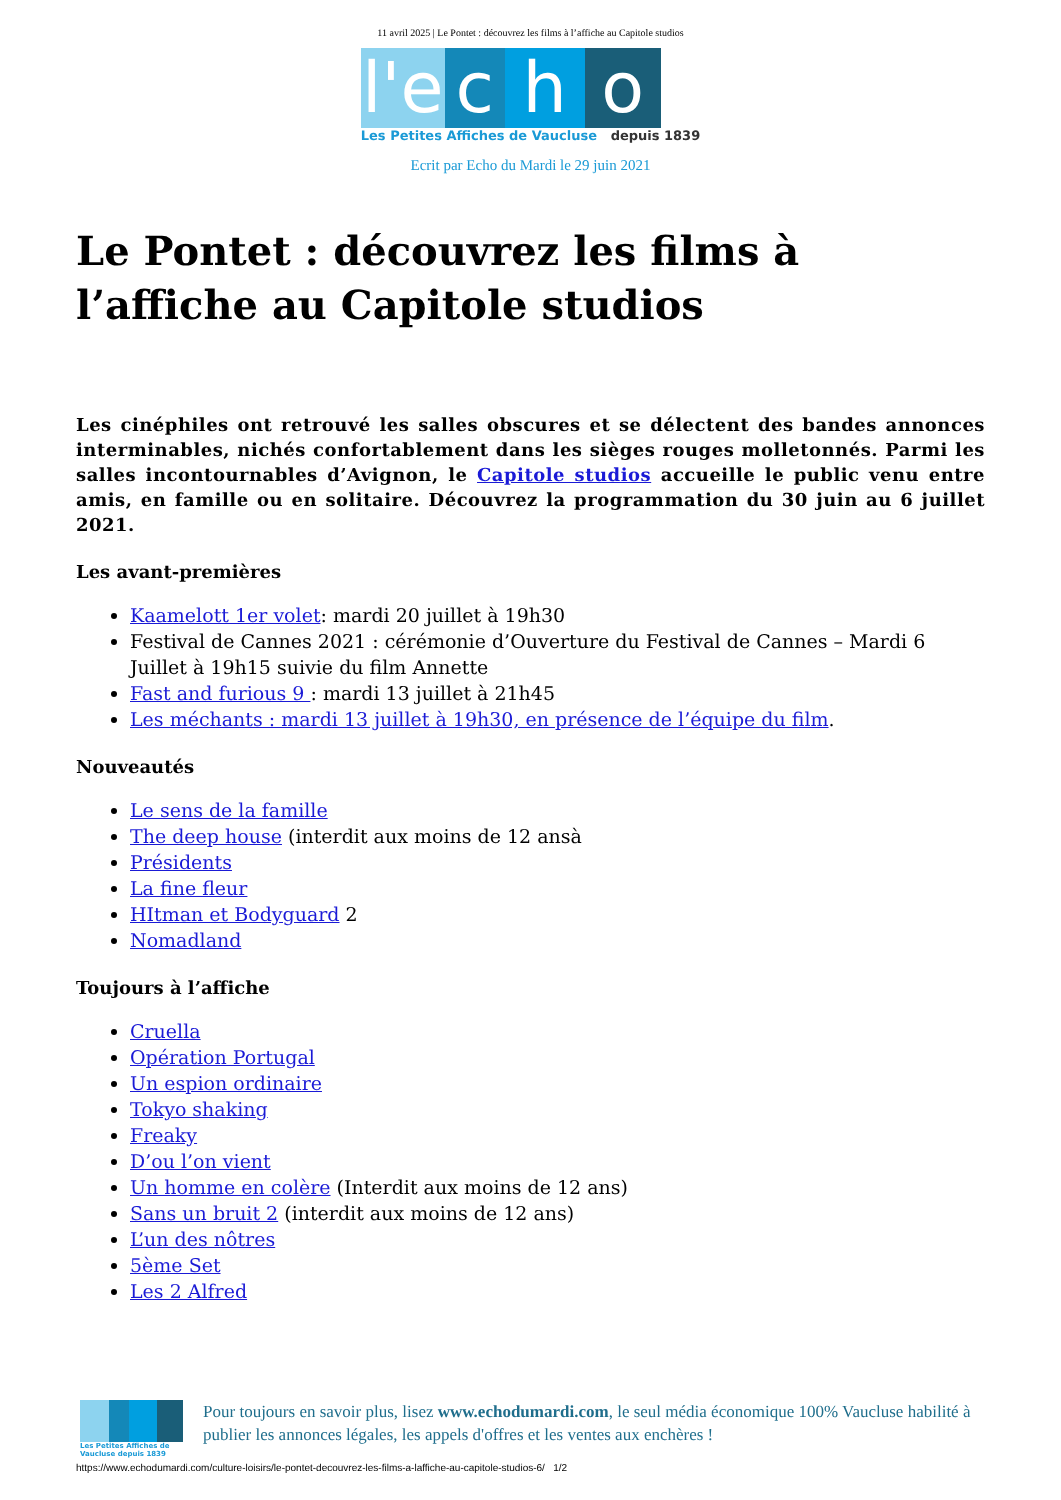11 avril 2025 | Le Pontet : découvrez les films à l’affiche au Capitole studios
l'e c h o
Les Petites Affiches de Vaucluse depuis 1839
Ecrit par Echo du Mardi le 29 juin 2021
Le Pontet : découvrez les films à l’affiche au Capitole studios
Les cinéphiles ont retrouvé les salles obscures et se délectent des bandes annonces interminables, nichés confortablement dans les sièges rouges molletonnés. Parmi les salles incontournables d’Avignon, le Capitole studios accueille le public venu entre amis, en famille ou en solitaire. Découvrez la programmation du 30 juin au 6 juillet 2021.
Les avant-premières
Kaamelott 1er volet: mardi 20 juillet à 19h30
Festival de Cannes 2021 : cérémonie d’Ouverture du Festival de Cannes – Mardi 6 Juillet à 19h15 suivie du film Annette
Fast and furious 9 : mardi 13 juillet à 21h45
Les méchants : mardi 13 juillet à 19h30, en présence de l’équipe du film.
Nouveautés
Le sens de la famille
The deep house (interdit aux moins de 12 ansà
Présidents
La fine fleur
HItman et Bodyguard 2
Nomadland
Toujours à l’affiche
Cruella
Opération Portugal
Un espion ordinaire
Tokyo shaking
Freaky
D’ou l’on vient
Un homme en colère (Interdit aux moins de 12 ans)
Sans un bruit 2 (interdit aux moins de 12 ans)
L’un des nôtres
5ème Set
Les 2 Alfred
Les Petites Affiches de Vaucluse depuis 1839
Pour toujours en savoir plus, lisez www.echodumardi.com, le seul média économique 100% Vaucluse habilité à publier les annonces légales, les appels d'offres et les ventes aux enchères !
https://www.echodumardi.com/culture-loisirs/le-pontet-decouvrez-les-films-a-laffiche-au-capitole-studios-6/ 1/2